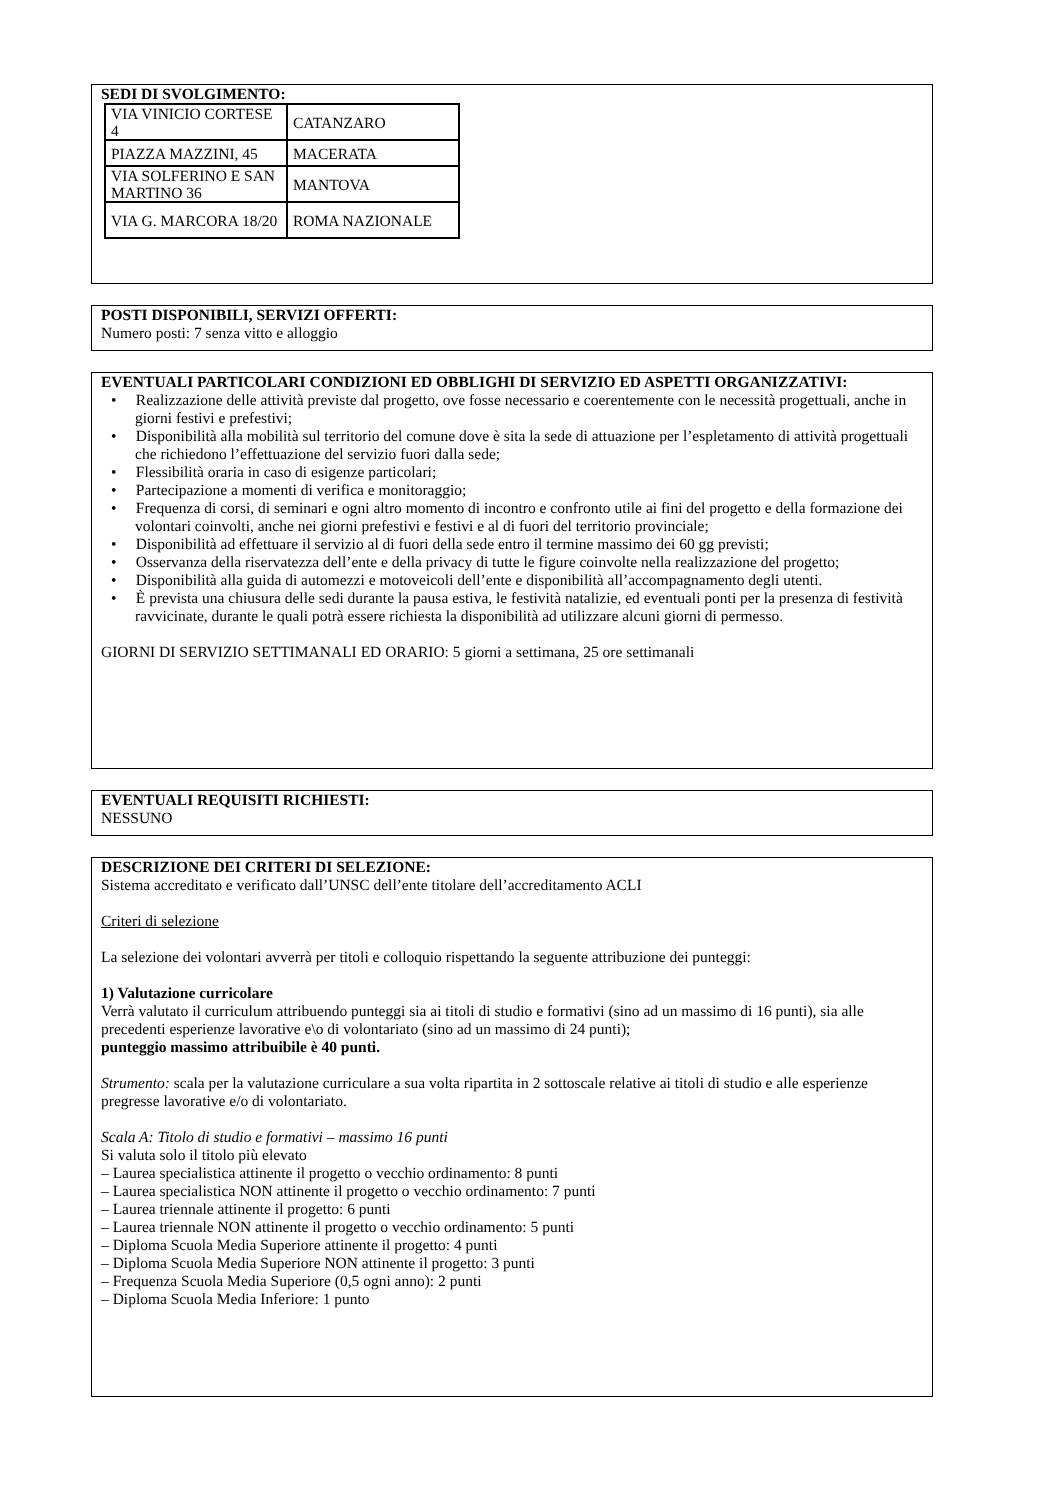SEDI DI SVOLGIMENTO:
| VIA VINICIO CORTESE 4 | CATANZARO |
| PIAZZA MAZZINI, 45 | MACERATA |
| VIA SOLFERINO E SAN MARTINO 36 | MANTOVA |
| VIA G. MARCORA 18/20 | ROMA NAZIONALE |
POSTI DISPONIBILI, SERVIZI OFFERTI:
Numero posti: 7 senza vitto e alloggio
EVENTUALI PARTICOLARI CONDIZIONI ED OBBLIGHI DI SERVIZIO ED ASPETTI ORGANIZZATIVI:
• Realizzazione delle attività previste dal progetto, ove fosse necessario e coerentemente con le necessità progettuali, anche in giorni festivi e prefestivi;
• Disponibilità alla mobilità sul territorio del comune dove è sita la sede di attuazione per l’espletamento di attività progettuali che richiedono l’effettuazione del servizio fuori dalla sede;
• Flessibilità oraria in caso di esigenze particolari;
• Partecipazione a momenti di verifica e monitoraggio;
• Frequenza di corsi, di seminari e ogni altro momento di incontro e confronto utile ai fini del progetto e della formazione dei volontari coinvolti, anche nei giorni prefestivi e festivi e al di fuori del territorio provinciale;
• Disponibilità ad effettuare il servizio al di fuori della sede entro il termine massimo dei 60 gg previsti;
• Osservanza della riservatezza dell’ente e della privacy di tutte le figure coinvolte nella realizzazione del progetto;
• Disponibilità alla guida di automezzi e motoveicoli dell’ente e disponibilità all’accompagnamento degli utenti.
• È prevista una chiusura delle sedi durante la pausa estiva, le festività natalizie, ed eventuali ponti per la presenza di festività ravvicinate, durante le quali potrà essere richiesta la disponibilità ad utilizzare alcuni giorni di permesso.
GIORNI DI SERVIZIO SETTIMANALI ED ORARIO: 5 giorni a settimana, 25 ore settimanali
EVENTUALI REQUISITI RICHIESTI:
NESSUNO
DESCRIZIONE DEI CRITERI DI SELEZIONE:
Sistema accreditato e verificato dall’UNSC dell’ente titolare dell’accreditamento ACLI
Criteri di selezione
La selezione dei volontari avverrà per titoli e colloquio rispettando la seguente attribuzione dei punteggi:
1) Valutazione curricolare
Verrà valutato il curriculum attribuendo punteggi sia ai titoli di studio e formativi (sino ad un massimo di 16 punti), sia alle precedenti esperienze lavorative e\o di volontariato (sino ad un massimo di 24 punti);
punteggio massimo attribuibile è 40 punti.
Strumento: scala per la valutazione curriculare a sua volta ripartita in 2 sottoscale relative ai titoli di studio e alle esperienze pregresse lavorative e/o di volontariato.
Scala A: Titolo di studio e formativi – massimo 16 punti
Si valuta solo il titolo più elevato
– Laurea specialistica attinente il progetto o vecchio ordinamento: 8 punti
– Laurea specialistica NON attinente il progetto o vecchio ordinamento: 7 punti
– Laurea triennale attinente il progetto: 6 punti
– Laurea triennale NON attinente il progetto o vecchio ordinamento: 5 punti
– Diploma Scuola Media Superiore attinente il progetto: 4 punti
– Diploma Scuola Media Superiore NON attinente il progetto: 3 punti
– Frequenza Scuola Media Superiore (0,5 ogni anno): 2 punti
– Diploma Scuola Media Inferiore: 1 punto